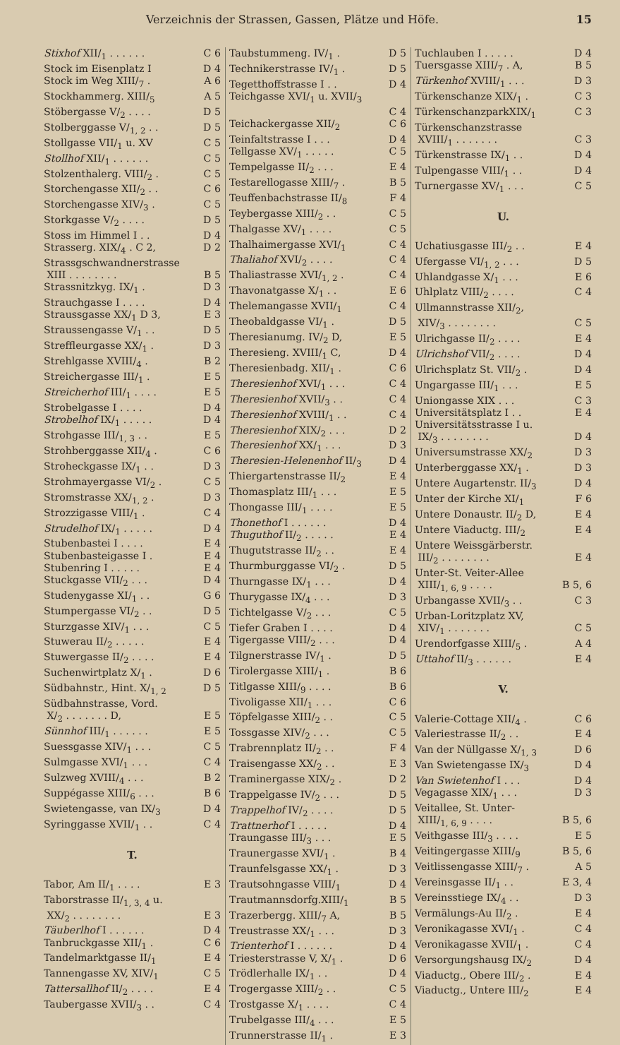Verzeichnis der Strassen, Gassen, Plätze und Höfe. 15
Stixhof XII/<sub>1</sub> . . . . . . C 6
Stock im Eisenplatz I D 4
Stock im Weg XIII/<sub>7</sub> . A 6
Stockhammerg. XIII/<sub>5</sub> A 5
Stöbergasse V/<sub>2</sub> . . . . D 5
Stolberggasse V/<sub>1, 2</sub> . . D 5
Stollgasse VII/<sub>1</sub> u. XV C 5
Stollhof XII/<sub>1</sub> . . . . . . C 5
Stolzenthalerg. VIII/<sub>2</sub> . C 5
Storchengasse XII/<sub>2</sub> . . C 6
Storchengasse XIV/<sub>3</sub> . C 5
Storkgasse V/<sub>2</sub> . . . . D 5
Stoss im Himmel I . . D 4
Strasserg. XIX/<sub>4</sub> . C 2, D 2
Strassgschwandnerstrasse
XIII . . . . . . . . B 5
Strassnitzkyg. IX/<sub>1</sub> . D 3
Strauchgasse I . . . . D 4
Straussgasse XX/<sub>1</sub> D 3, E 3
Straussengasse V/<sub>1</sub> . . D 5
Streffleurgasse XX/<sub>1</sub> . D 3
Strehlgasse XVIII/<sub>4</sub> . B 2
Streichergasse III/<sub>1</sub> . E 5
Streicherhof III/<sub>1</sub> . . . . E 5
Strobelgasse I . . . . D 4
Strobelhof IX/<sub>1</sub> . . . . . D 4
Strohgasse III/<sub>1, 3</sub> . . E 5
Strohberggasse XII/<sub>4</sub> . C 6
Stroheckgasse IX/<sub>1</sub> . . D 3
Strohmayergasse VI/<sub>2</sub> . C 5
Stromstrasse XX/<sub>1, 2</sub> . D 3
Strozzigasse VIII/<sub>1</sub> . C 4
Strudelhof IX/<sub>1</sub> . . . . . D 4
Stubenbastei I . . . . E 4
Stubenbasteigasse I . E 4
Stubenring I . . . . . E 4
Stuckgasse VII/<sub>2</sub> . . . D 4
Studenygasse XI/<sub>1</sub> . . G 6
Stumpergasse VI/<sub>2</sub> . . D 5
Sturzgasse XIV/<sub>1</sub> . . . C 5
Stuwerau II/<sub>2</sub> . . . . . E 4
Stuwergasse II/<sub>2</sub> . . . . E 4
Suchenwirtplatz X/<sub>1</sub> . D 6
Südbahnstr., Hint. X/<sub>1, 2</sub> D 5
Südbahnstrasse, Vord.
X/<sub>2</sub> . . . . . . . D, E 5
Sünnhof III/<sub>1</sub> . . . . . . E 5
Suessgasse XIV/<sub>1</sub> . . . C 5
Sulmgasse XVI/<sub>1</sub> . . . C 4
Sulzweg XVIII/<sub>4</sub> . . . B 2
Suppégasse XIII/<sub>6</sub> . . . B 6
Swietengasse, van IX/<sub>3</sub> D 4
Syringgasse XVII/<sub>1</sub> . . C 4
T.
Tabor, Am II/<sub>1</sub> . . . . E 3
Taborstrasse II/<sub>1, 3, 4</sub> u.
XX/<sub>2</sub> . . . . . . . . E 3
Täuberlhof I . . . . . . D 4
Tanbruckgasse XII/<sub>1</sub> . C 6
Tandelmarktgasse II/<sub>1</sub> E 4
Tannengasse XV, XIV/<sub>1</sub> C 5
Tattersallhof II/<sub>2</sub> . . . . E 4
Taubergasse XVII/<sub>3</sub> . . C 4
Taubstummeng. IV/<sub>1</sub> . D 5
Technikerstrasse IV/<sub>1</sub> . D 5
Tegetthoffstrasse I . . D 4
Teichgasse XVI/<sub>1</sub> u. XVII/<sub>3</sub>
C 4
Teichackergasse XII/<sub>2</sub> C 6
Teinfaltstrasse I . . . D 4
Tellgasse XV/<sub>1</sub> . . . . . C 5
Tempelgasse II/<sub>2</sub> . . . E 4
Testarellogasse XIII/<sub>7</sub> . B 5
Teuffenbachstrasse II/<sub>8</sub> F 4
Teybergasse XIII/<sub>2</sub> . . C 5
Thalgasse XV/<sub>1</sub> . . . . C 5
Thalhaimergasse XVI/<sub>1</sub> C 4
Thaliahof XVI/<sub>2</sub> . . . . C 4
Thaliastrasse XVI/<sub>1, 2</sub> . C 4
Thavonatgasse X/<sub>1</sub> . . E 6
Thelemangasse XVII/<sub>1</sub> C 4
Theobaldgasse VI/<sub>1</sub> . D 5
Theresianumg. IV/<sub>2</sub> D, E 5
Theresieng. XVIII/<sub>1</sub> C, D 4
Theresienbadg. XII/<sub>1</sub> . C 6
Theresienhof XVI/<sub>1</sub> . . . C 4
Theresienhof XVII/<sub>3</sub> . . C 4
Theresienhof XVIII/<sub>1</sub> . . C 4
Theresienhof XIX/<sub>2</sub> . . . D 2
Theresienhof XX/<sub>1</sub> . . . D 3
Theresien-Helenenhof II/<sub>3</sub> D 4
Thiergartenstrasse II/<sub>2</sub> E 4
Thomasplatz III/<sub>1</sub> . . . E 5
Thongasse III/<sub>1</sub> . . . . E 5
Thonethof I . . . . . . D 4
Thuguthof II/<sub>2</sub> . . . . . E 4
Thugutstrasse II/<sub>2</sub> . . E 4
Thurmburggasse VI/<sub>2</sub> . D 5
Thurngasse IX/<sub>1</sub> . . . D 4
Thurygasse IX/<sub>4</sub> . . . D 3
Tichtelgasse V/<sub>2</sub> . . . C 5
Tiefer Graben I . . . . D 4
Tigergasse VIII/<sub>2</sub> . . . D 4
Tilgnerstrasse IV/<sub>1</sub> . D 5
Tirolergasse XIII/<sub>1</sub> . B 6
Titlgasse XIII/<sub>9</sub> . . . . B 6
Tivoligasse XII/<sub>1</sub> . . . C 6
Töpfelgasse XIII/<sub>2</sub> . . C 5
Tossgasse XIV/<sub>2</sub> . . . C 5
Trabrennplatz II/<sub>2</sub> . . F 4
Traisengasse XX/<sub>2</sub> . . E 3
Traminergasse XIX/<sub>2</sub> . D 2
Trappelgasse IV/<sub>2</sub> . . . D 5
Trappelhof IV/<sub>2</sub> . . . . D 5
Trattnerhof I . . . . . D 4
Traungasse III/<sub>3</sub> . . . E 5
Traunergasse XVI/<sub>1</sub> . B 4
Traunfelsgasse XX/<sub>1</sub> . D 3
Trautsohngasse VIII/<sub>1</sub> D 4
Trautmannsdorfg.XIII/<sub>1</sub> B 5
Trazerbergg. XIII/<sub>7</sub> A, B 5
Treustrasse XX/<sub>1</sub> . . . D 3
Trienterhof I . . . . . . D 4
Triesterstrasse V, X/<sub>1</sub> . D 6
Trödlerhalle IX/<sub>1</sub> . . D 4
Trogergasse XIII/<sub>2</sub> . . C 5
Trostgasse X/<sub>1</sub> . . . . C 4
Trubelgasse III/<sub>4</sub> . . . E 5
Trunnerstrasse II/<sub>1</sub> . E 3
Tuchlauben I . . . . . D 4
Tuersgasse XIII/<sub>7</sub> . A, B 5
Türkenhof XVIII/<sub>1</sub> . . . D 3
Türkenschanze XIX/<sub>1</sub> . C 3
TürkenschanzparkXIX/<sub>1</sub> C 3
Türkenschanzstrasse
XVIII/<sub>1</sub> . . . . . . . C 3
Türkenstrasse IX/<sub>1</sub> . . D 4
Tulpengasse VIII/<sub>1</sub> . . D 4
Turnergasse XV/<sub>1</sub> . . . C 5
U.
Uchatiusgasse III/<sub>2</sub> . . E 4
Ufergasse VI/<sub>1, 2</sub> . . . D 5
Uhlandgasse X/<sub>1</sub> . . . E 6
Uhlplatz VIII/<sub>2</sub> . . . . C 4
Ullmannstrasse XII/<sub>2</sub>,
XIV/<sub>3</sub> . . . . . . . . C 5
Ulrichgasse II/<sub>2</sub> . . . . E 4
Ulrichshof VII/<sub>2</sub> . . . . D 4
Ulrichsplatz St. VII/<sub>2</sub> . D 4
Ungargasse III/<sub>1</sub> . . . E 5
Uniongasse XIX . . . C 3
Universitätsplatz I . . E 4
Universitätsstrasse I u.
IX/<sub>3</sub> . . . . . . . . D 4
Universumstrasse XX/<sub>2</sub> D 3
Unterberggasse XX/<sub>1</sub> . D 3
Untere Augartenstr. II/<sub>3</sub> D 4
Unter der Kirche XI/<sub>1</sub> F 6
Untere Donaustr. II/<sub>2</sub> D, E 4
Untere Viaductg. III/<sub>2</sub> E 4
Untere Weissgärberstr.
III/<sub>2</sub> . . . . . . . . E 4
Unter-St. Veiter-Allee
XIII/<sub>1, 6, 9</sub> . . . . B 5, 6
Urbangasse XVII/<sub>3</sub> . . C 3
Urban-Loritzplatz XV,
XIV/<sub>1</sub> . . . . . . . C 5
Urendorfgasse XIII/<sub>5</sub> . A 4
Uttahof II/<sub>3</sub> . . . . . . E 4
V.
Valerie-Cottage XII/<sub>4</sub> . C 6
Valeriestrasse II/<sub>2</sub> . . E 4
Van der Nüllgasse X/<sub>1, 3</sub> D 6
Van Swietengasse IX/<sub>3</sub> D 4
Van Swietenhof I . . . D 4
Vegagasse XIX/<sub>1</sub> . . . D 3
Veitallee, St. Unter-
XIII/<sub>1, 6, 9</sub> . . . . B 5, 6
Veithgasse III/<sub>3</sub> . . . . E 5
Veitingergasse XIII/<sub>9</sub> B 5, 6
Veitlissengasse XIII/<sub>7</sub> . A 5
Vereinsgasse II/<sub>1</sub> . . E 3, 4
Vereinsstiege IX/<sub>4</sub> . . D 3
Vermälungs-Au II/<sub>2</sub> . E 4
Veronikagasse XVI/<sub>1</sub> . C 4
Veronikagasse XVII/<sub>1</sub> . C 4
Versorgungshausg IX/<sub>2</sub> D 4
Viaductg., Obere III/<sub>2</sub> . E 4
Viaductg., Untere III/<sub>2</sub> E 4